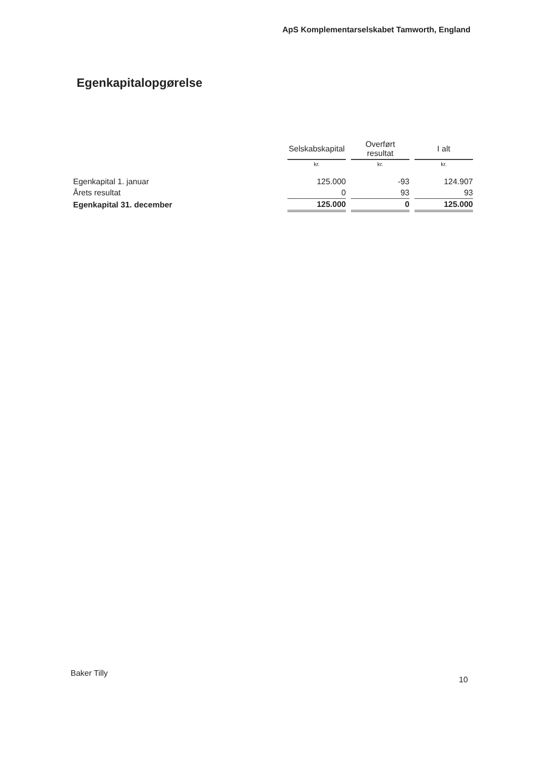ApS Komplementarselskabet Tamworth, England
Egenkapitalopgørelse
| | Selskabskapital | | Overført resultat | | I alt |
| --- | --- | --- | --- | --- | --- |
| | kr. | | kr. | | kr. |
| Egenkapital 1. januar | 125.000 | | -93 | | 124.907 |
| Årets resultat | 0 | | 93 | | 93 |
| Egenkapital 31. december | 125.000 | | 0 | | 125.000 |
Baker Tilly
10